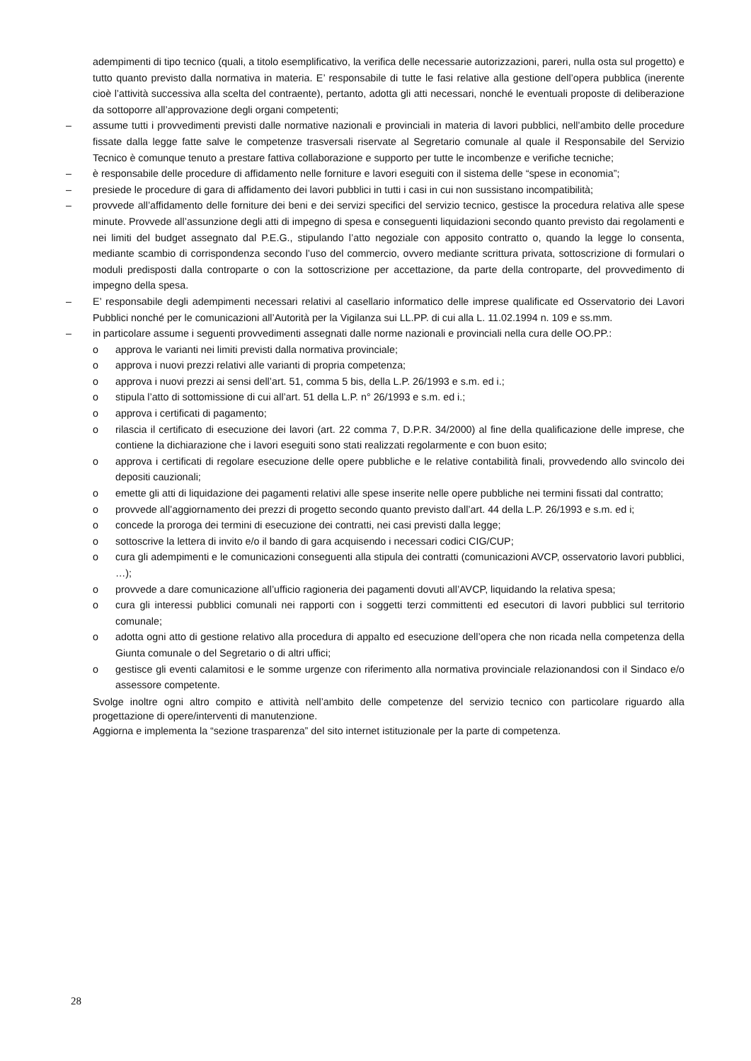adempimenti di tipo tecnico (quali, a titolo esemplificativo, la verifica delle necessarie autorizzazioni, pareri, nulla osta sul progetto) e tutto quanto previsto dalla normativa in materia. E’ responsabile di tutte le fasi relative alla gestione dell’opera pubblica (inerente cioè l’attività successiva alla scelta del contraente), pertanto, adotta gli atti necessari, nonché le eventuali proposte di deliberazione da sottoporre all’approvazione degli organi competenti;
– assume tutti i provvedimenti previsti dalle normative nazionali e provinciali in materia di lavori pubblici, nell’ambito delle procedure fissate dalla legge fatte salve le competenze trasversali riservate al Segretario comunale al quale il Responsabile del Servizio Tecnico è comunque tenuto a prestare fattiva collaborazione e supporto per tutte le incombenze e verifiche tecniche;
– è responsabile delle procedure di affidamento nelle forniture e lavori eseguiti con il sistema delle “spese in economia”;
– presiede le procedure di gara di affidamento dei lavori pubblici in tutti i casi in cui non sussistano incompatibilità;
– provvede all’affidamento delle forniture dei beni e dei servizi specifici del servizio tecnico, gestisce la procedura relativa alle spese minute. Provvede all’assunzione degli atti di impegno di spesa e conseguenti liquidazioni secondo quanto previsto dai regolamenti e nei limiti del budget assegnato dal P.E.G., stipulando l’atto negoziale con apposito contratto o, quando la legge lo consenta, mediante scambio di corrispondenza secondo l’uso del commercio, ovvero mediante scrittura privata, sottoscrizione di formulari o moduli predisposti dalla controparte o con la sottoscrizione per accettazione, da parte della controparte, del provvedimento di impegno della spesa.
– E’ responsabile degli adempimenti necessari relativi al casellario informatico delle imprese qualificate ed Osservatorio dei Lavori Pubblici nonché per le comunicazioni all’Autorità per la Vigilanza sui LL.PP. di cui alla L. 11.02.1994 n. 109 e ss.mm.
– in particolare assume i seguenti provvedimenti assegnati dalle norme nazionali e provinciali nella cura delle OO.PP.:
o approva le varianti nei limiti previsti dalla normativa provinciale;
o approva i nuovi prezzi relativi alle varianti di propria competenza;
o approva i nuovi prezzi ai sensi dell’art. 51, comma 5 bis, della L.P. 26/1993 e s.m. ed i.;
o stipula l’atto di sottomissione di cui all’art. 51 della L.P. n° 26/1993 e s.m. ed i.;
o approva i certificati di pagamento;
o rilascia il certificato di esecuzione dei lavori (art. 22 comma 7, D.P.R. 34/2000) al fine della qualificazione delle imprese, che contiene la dichiarazione che i lavori eseguiti sono stati realizzati regolarmente e con buon esito;
o approva i certificati di regolare esecuzione delle opere pubbliche e le relative contabilità finali, provvedendo allo svincolo dei depositi cauzionali;
o emette gli atti di liquidazione dei pagamenti relativi alle spese inserite nelle opere pubbliche nei termini fissati dal contratto;
o provvede all’aggiornamento dei prezzi di progetto secondo quanto previsto dall’art. 44 della L.P. 26/1993 e s.m. ed i;
o concede la proroga dei termini di esecuzione dei contratti, nei casi previsti dalla legge;
o sottoscrive la lettera di invito e/o il bando di gara acquisendo i necessari codici CIG/CUP;
o cura gli adempimenti e le comunicazioni conseguenti alla stipula dei contratti (comunicazioni AVCP, osservatorio lavori pubblici, …);
o provvede a dare comunicazione all’ufficio ragioneria dei pagamenti dovuti all’AVCP, liquidando la relativa spesa;
o cura gli interessi pubblici comunali nei rapporti con i soggetti terzi committenti ed esecutori di lavori pubblici sul territorio comunale;
o adotta ogni atto di gestione relativo alla procedura di appalto ed esecuzione dell’opera che non ricada nella competenza della Giunta comunale o del Segretario o di altri uffici;
o gestisce gli eventi calamitosi e le somme urgenze con riferimento alla normativa provinciale relazionandosi con il Sindaco e/o assessore competente.
Svolge inoltre ogni altro compito e attività nell’ambito delle competenze del servizio tecnico con particolare riguardo alla progettazione di opere/interventi di manutenzione.
Aggiorna e implementa la “sezione trasparenza” del sito internet istituzionale per la parte di competenza.
28